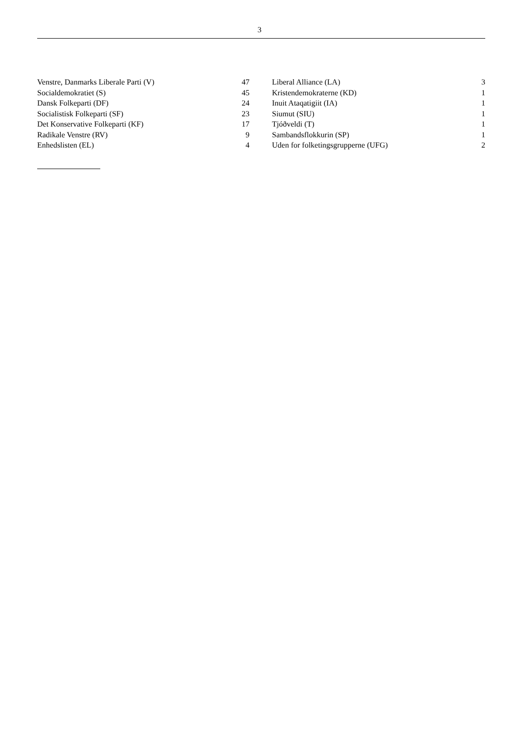3
| Venstre, Danmarks Liberale Parti (V) | 47 | | Liberal Alliance (LA) | 3 |
| Socialdemokratiet (S) | 45 | | Kristendemokraterne (KD) | 1 |
| Dansk Folkeparti (DF) | 24 | | Inuit Ataqatigiit (IA) | 1 |
| Socialistisk Folkeparti (SF) | 23 | | Siumut (SIU) | 1 |
| Det Konservative Folkeparti (KF) | 17 | | Tjóðveldi (T) | 1 |
| Radikale Venstre (RV) | 9 | | Sambandsflokkurin (SP) | 1 |
| Enhedslisten (EL) | 4 | | Uden for folketingsgrupperne (UFG) | 2 |